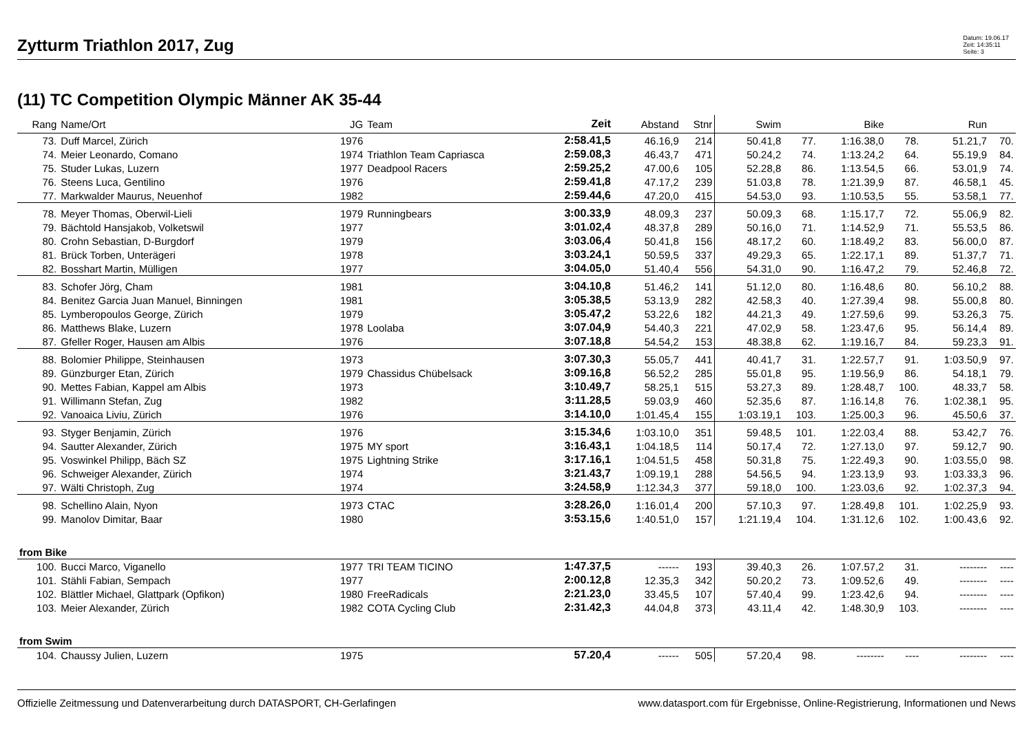Zytturm Triathlon 2017, Zug
Datum: 19.06.17
Zeit: 14:35:11
Seite: 3
(11) TC Competition Olympic Männer AK 35-44
| Rang | Name/Ort | JG | Team | Zeit | Abstand | Stnr | Swim | | Bike | | Run | |
| --- | --- | --- | --- | --- | --- | --- | --- | --- | --- | --- | --- | --- |
| 73. | Duff Marcel, Zürich | 1976 | | 2:58.41,5 | 46.16,9 | 214 | 50.41,8 | 77. | 1:16.38,0 | 78. | 51.21,7 | 70. |
| 74. | Meier Leonardo, Comano | 1974 | Triathlon Team Capriasca | 2:59.08,3 | 46.43,7 | 471 | 50.24,2 | 74. | 1:13.24,2 | 64. | 55.19,9 | 84. |
| 75. | Studer Lukas, Luzern | 1977 | Deadpool Racers | 2:59.25,2 | 47.00,6 | 105 | 52.28,8 | 86. | 1:13.54,5 | 66. | 53.01,9 | 74. |
| 76. | Steens Luca, Gentilino | 1976 | | 2:59.41,8 | 47.17,2 | 239 | 51.03,8 | 78. | 1:21.39,9 | 87. | 46.58,1 | 45. |
| 77. | Markwalder Maurus, Neuenhof | 1982 | | 2:59.44,6 | 47.20,0 | 415 | 54.53,0 | 93. | 1:10.53,5 | 55. | 53.58,1 | 77. |
| 78. | Meyer Thomas, Oberwil-Lieli | 1979 | Runningbears | 3:00.33,9 | 48.09,3 | 237 | 50.09,3 | 68. | 1:15.17,7 | 72. | 55.06,9 | 82. |
| 79. | Bächtold Hansjakob, Volketswil | 1977 | | 3:01.02,4 | 48.37,8 | 289 | 50.16,0 | 71. | 1:14.52,9 | 71. | 55.53,5 | 86. |
| 80. | Crohn Sebastian, D-Burgdorf | 1979 | | 3:03.06,4 | 50.41,8 | 156 | 48.17,2 | 60. | 1:18.49,2 | 83. | 56.00,0 | 87. |
| 81. | Brück Torben, Unterägeri | 1978 | | 3:03.24,1 | 50.59,5 | 337 | 49.29,3 | 65. | 1:22.17,1 | 89. | 51.37,7 | 71. |
| 82. | Bosshart Martin, Mülligen | 1977 | | 3:04.05,0 | 51.40,4 | 556 | 54.31,0 | 90. | 1:16.47,2 | 79. | 52.46,8 | 72. |
| 83. | Schofer Jörg, Cham | 1981 | | 3:04.10,8 | 51.46,2 | 141 | 51.12,0 | 80. | 1:16.48,6 | 80. | 56.10,2 | 88. |
| 84. | Benitez Garcia Juan Manuel, Binningen | 1981 | | 3:05.38,5 | 53.13,9 | 282 | 42.58,3 | 40. | 1:27.39,4 | 98. | 55.00,8 | 80. |
| 85. | Lymberopoulos George, Zürich | 1979 | | 3:05.47,2 | 53.22,6 | 182 | 44.21,3 | 49. | 1:27.59,6 | 99. | 53.26,3 | 75. |
| 86. | Matthews Blake, Luzern | 1978 | Loolaba | 3:07.04,9 | 54.40,3 | 221 | 47.02,9 | 58. | 1:23.47,6 | 95. | 56.14,4 | 89. |
| 87. | Gfeller Roger, Hausen am Albis | 1976 | | 3:07.18,8 | 54.54,2 | 153 | 48.38,8 | 62. | 1:19.16,7 | 84. | 59.23,3 | 91. |
| 88. | Bolomier Philippe, Steinhausen | 1973 | | 3:07.30,3 | 55.05,7 | 441 | 40.41,7 | 31. | 1:22.57,7 | 91. | 1:03.50,9 | 97. |
| 89. | Günzburger Etan, Zürich | 1979 | Chassidus Chübelsack | 3:09.16,8 | 56.52,2 | 285 | 55.01,8 | 95. | 1:19.56,9 | 86. | 54.18,1 | 79. |
| 90. | Mettes Fabian, Kappel am Albis | 1973 | | 3:10.49,7 | 58.25,1 | 515 | 53.27,3 | 89. | 1:28.48,7 | 100. | 48.33,7 | 58. |
| 91. | Willimann Stefan, Zug | 1982 | | 3:11.28,5 | 59.03,9 | 460 | 52.35,6 | 87. | 1:16.14,8 | 76. | 1:02.38,1 | 95. |
| 92. | Vanoaica Liviu, Zürich | 1976 | | 3:14.10,0 | 1:01.45,4 | 155 | 1:03.19,1 | 103. | 1:25.00,3 | 96. | 45.50,6 | 37. |
| 93. | Styger Benjamin, Zürich | 1976 | | 3:15.34,6 | 1:03.10,0 | 351 | 59.48,5 | 101. | 1:22.03,4 | 88. | 53.42,7 | 76. |
| 94. | Sautter Alexander, Zürich | 1975 | MY sport | 3:16.43,1 | 1:04.18,5 | 114 | 50.17,4 | 72. | 1:27.13,0 | 97. | 59.12,7 | 90. |
| 95. | Voswinkel Philipp, Bäch SZ | 1975 | Lightning Strike | 3:17.16,1 | 1:04.51,5 | 458 | 50.31,8 | 75. | 1:22.49,3 | 90. | 1:03.55,0 | 98. |
| 96. | Schweiger Alexander, Zürich | 1974 | | 3:21.43,7 | 1:09.19,1 | 288 | 54.56,5 | 94. | 1:23.13,9 | 93. | 1:03.33,3 | 96. |
| 97. | Wälti Christoph, Zug | 1974 | | 3:24.58,9 | 1:12.34,3 | 377 | 59.18,0 | 100. | 1:23.03,6 | 92. | 1:02.37,3 | 94. |
| 98. | Schellino Alain, Nyon | 1973 | CTAC | 3:28.26,0 | 1:16.01,4 | 200 | 57.10,3 | 97. | 1:28.49,8 | 101. | 1:02.25,9 | 93. |
| 99. | Manolov Dimitar, Baar | 1980 | | 3:53.15,6 | 1:40.51,0 | 157 | 1:21.19,4 | 104. | 1:31.12,6 | 102. | 1:00.43,6 | 92. |
| from Bike | | | | | | | | | | | | |
| 100. | Bucci Marco, Viganello | 1977 | TRI TEAM TICINO | 1:47.37,5 | ------ | 193 | 39.40,3 | 26. | 1:07.57,2 | 31. | -------- | ---- |
| 101. | Stähli Fabian, Sempach | 1977 | | 2:00.12,8 | 12.35,3 | 342 | 50.20,2 | 73. | 1:09.52,6 | 49. | -------- | ---- |
| 102. | Blättler Michael, Glattpark (Opfikon) | 1980 | FreeRadicals | 2:21.23,0 | 33.45,5 | 107 | 57.40,4 | 99. | 1:23.42,6 | 94. | -------- | ---- |
| 103. | Meier Alexander, Zürich | 1982 | COTA Cycling Club | 2:31.42,3 | 44.04,8 | 373 | 43.11,4 | 42. | 1:48.30,9 | 103. | -------- | ---- |
| from Swim | | | | | | | | | | | | |
| 104. | Chaussy Julien, Luzern | 1975 | | 57.20,4 | ------ | 505 | 57.20,4 | 98. | -------- | ---- | -------- | ---- |
Offizielle Zeitmessung und Datenverarbeitung durch DATASPORT, CH-Gerlafingen www.datasport.com für Ergebnisse, Online-Registrierung, Informationen und News